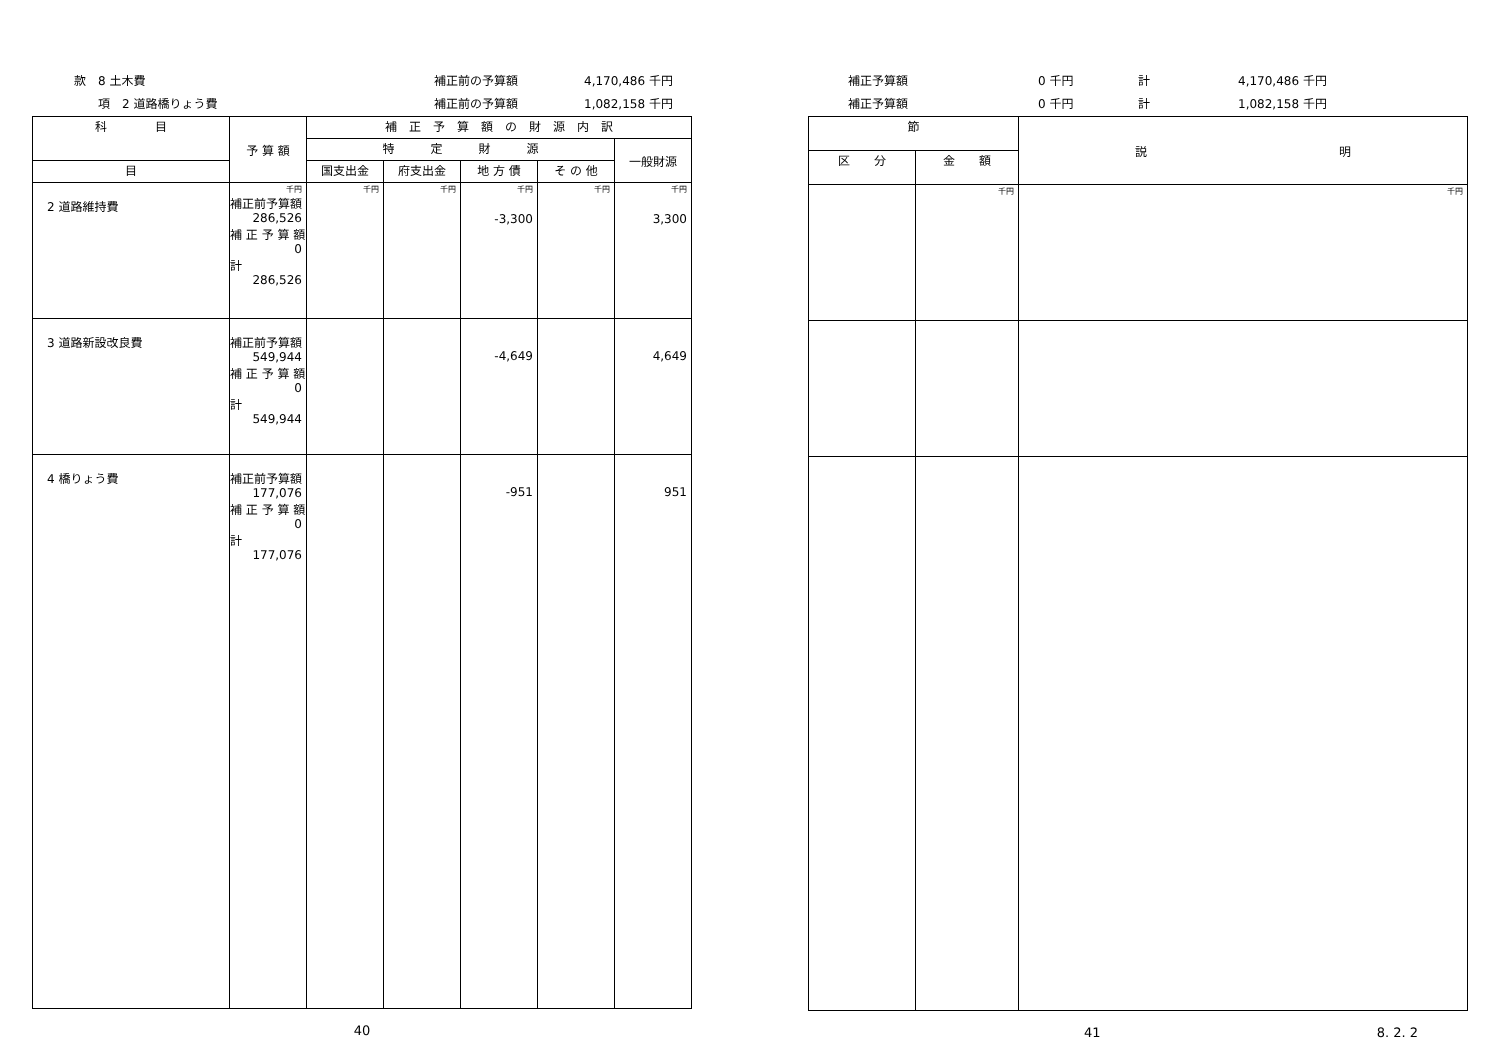款　8 土木費 補正前の予算額 4,170,486 千円
項　2 道路橋りょう費 補正前の予算額 1,082,158 千円
| 科 目 | 予 算 額 | 補 正 予 算 額 の 財 源 内 訳 | | | | |
| --- | --- | --- | --- | --- | --- | --- |
| | | 特 定 財 源 | | | | 一般財源 |
| 目 | | 国支出金 | 府支出金 | 地 方 債 | そ の 他 | |
| 2 道路維持費 | 千円 補正前予算額 286,526 補 正 予 算 額 0 計 286,526 | 千円 | 千円 | 千円 -3,300 | 千円 | 千円 3,300 |
| 3 道路新設改良費 | 補正前予算額 549,944 補 正 予 算 額 0 計 549,944 | | | -4,649 | | 4,649 |
| 4 橋りょう費 | 補正前予算額 177,076 補 正 予 算 額 0 計 177,076 | | | -951 | | 951 |
40
補正予算額 0 千円 計 4,170,486 千円
補正予算額 0 千円 計 1,082,158 千円
| 節 | | 説 明 |
| --- | --- | --- |
| 区 分 | 金 額 | |
| | 千円 | 千円 |
41 8. 2. 2